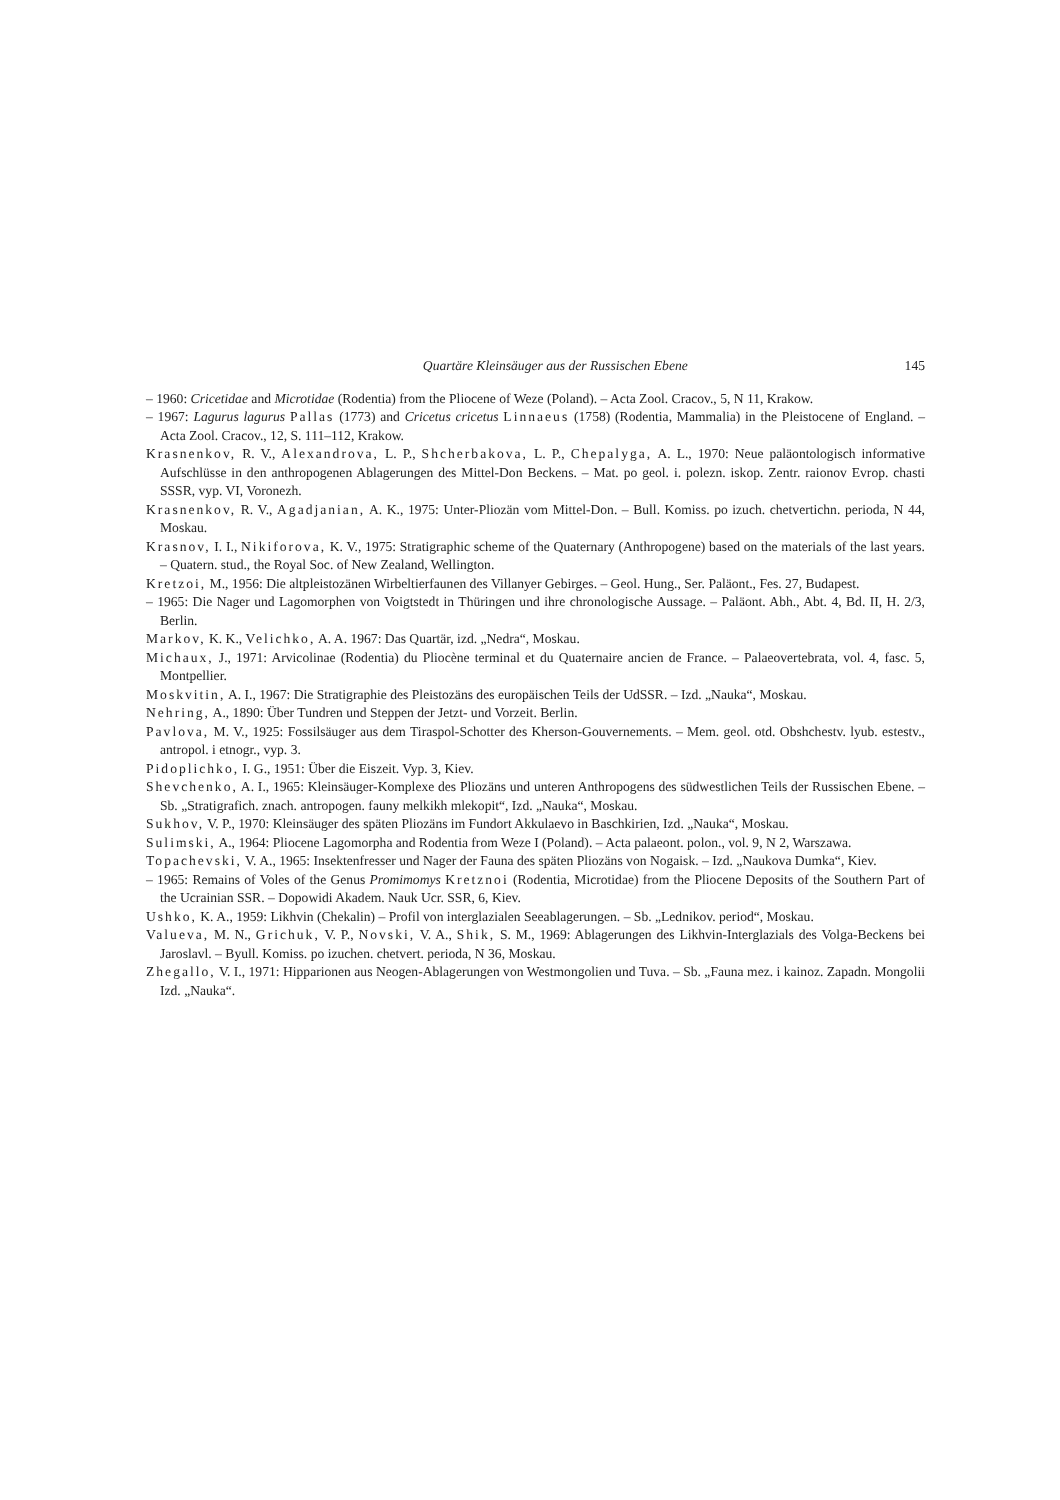Quartäre Kleinsäuger aus der Russischen Ebene 145
– 1960: Cricetidae and Microtidae (Rodentia) from the Pliocene of Weze (Poland). – Acta Zool. Cracov., 5, N 11, Krakow.
– 1967: Lagurus lagurus Pallas (1773) and Cricetus cricetus Linnaeus (1758) (Rodentia, Mammalia) in the Pleistocene of England. – Acta Zool. Cracov., 12, S. 111–112, Krakow.
Krasnenkov, R. V., Alexandrova, L. P., Shcherbakova, L. P., Chepalyga, A. L., 1970: Neue paläontologisch informative Aufschlüsse in den anthropogenen Ablagerungen des Mittel-Don Beckens. – Mat. po geol. i. polezn. iskop. Zentr. raionov Evrop. chasti SSSR, vyp. VI, Voronezh.
Krasnenkov, R. V., Agadjanian, A. K., 1975: Unter-Pliozän vom Mittel-Don. – Bull. Komiss. po izuch. chetvertichn. perioda, N 44, Moskau.
Krasnov, I. I., Nikiforova, K. V., 1975: Stratigraphic scheme of the Quaternary (Anthropogene) based on the materials of the last years. – Quatern. stud., the Royal Soc. of New Zealand, Wellington.
Kretzoi, M., 1956: Die altpleistozänen Wirbeltierfaunen des Villanyer Gebirges. – Geol. Hung., Ser. Paläont., Fes. 27, Budapest.
– 1965: Die Nager und Lagomorphen von Voigtstedt in Thüringen und ihre chronologische Aussage. – Paläont. Abh., Abt. 4, Bd. II, H. 2/3, Berlin.
Markov, K. K., Velichko, A. A. 1967: Das Quartär, izd. „Nedra“, Moskau.
Michaux, J., 1971: Arvicolinae (Rodentia) du Pliocène terminal et du Quaternaire ancien de France. – Palaeovertebrata, vol. 4, fasc. 5, Montpellier.
Moskvitin, A. I., 1967: Die Stratigraphie des Pleistozäns des europäischen Teils der UdSSR. – Izd. „Nauka“, Moskau.
Nehring, A., 1890: Über Tundren und Steppen der Jetzt- und Vorzeit. Berlin.
Pavlova, M. V., 1925: Fossilsäuger aus dem Tiraspol-Schotter des Kherson-Gouvernements. – Mem. geol. otd. Obshchestv. lyub. estestv., antropol. i etnogr., vyp. 3.
Pidoplichko, I. G., 1951: Über die Eiszeit. Vyp. 3, Kiev.
Shevchenko, A. I., 1965: Kleinsäuger-Komplexe des Pliozäns und unteren Anthropogens des südwestlichen Teils der Russischen Ebene. – Sb. „Stratigrafich. znach. antropogen. fauny melkikh mlekopit“, Izd. „Nauka“, Moskau.
Sukhov, V. P., 1970: Kleinsäuger des späten Pliozäns im Fundort Akkulaevo in Baschkirien, Izd. „Nauka“, Moskau.
Sulimski, A., 1964: Pliocene Lagomorpha and Rodentia from Weze I (Poland). – Acta palaeont. polon., vol. 9, N 2, Warszawa.
Topachevski, V. A., 1965: Insektenfresser und Nager der Fauna des späten Pliozäns von Nogaisk. – Izd. „Naukova Dumka“, Kiev.
– 1965: Remains of Voles of the Genus Promimomys Kretznoi (Rodentia, Microtidae) from the Pliocene Deposits of the Southern Part of the Ucrainian SSR. – Dopowidi Akadem. Nauk Ucr. SSR, 6, Kiev.
Ushko, K. A., 1959: Likhvin (Chekalin) – Profil von interglazialen Seeablagerungen. – Sb. „Lednikov. period“, Moskau.
Valueva, M. N., Grichuk, V. P., Novski, V. A., Shik, S. M., 1969: Ablagerungen des Likhvin-Interglazials des Volga-Beckens bei Jaroslavl. – Byull. Komiss. po izuchen. chetvert. perioda, N 36, Moskau.
Zhegallo, V. I., 1971: Hipparionen aus Neogen-Ablagerungen von Westmongolien und Tuva. – Sb. „Fauna mez. i kainoz. Zapadn. Mongolii Izd. „Nauka“.